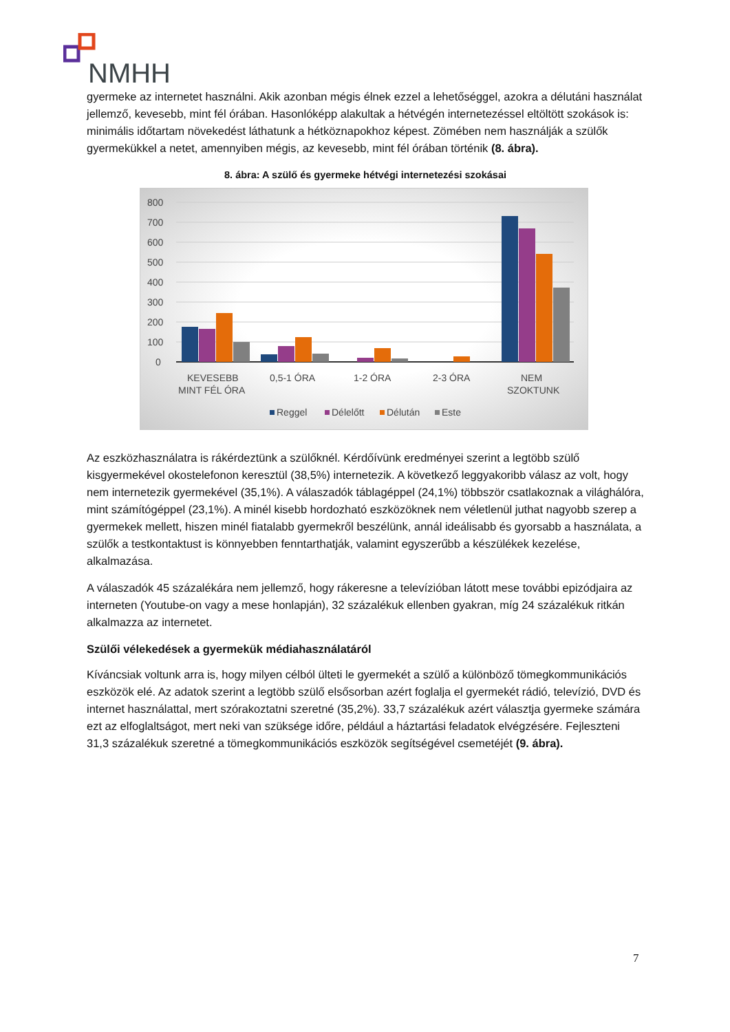NMHH
gyermeke az internetet használni. Akik azonban mégis élnek ezzel a lehetőséggel, azokra a délutáni használat jellemző, kevesebb, mint fél órában. Hasonlóképp alakultak a hétvégén internetezéssel eltöltött szokások is: minimális időtartam növekedést láthatunk a hétköznapokhoz képest. Zömében nem használják a szülők gyermekükkel a netet, amennyiben mégis, az kevesebb, mint fél órában történik (8. ábra).
8. ábra: A szülő és gyermeke hétvégi internetezési szokásai
800
700
600
500
400
300
200
100
0
KEVESEBB
MINT FÉL ÓRA
0,5-1 ÓRA
1-2 ÓRA
2-3 ÓRA
NEM
SZOKTUNK
Reggel
Délelőtt
Délután
Este
Az eszközhasználatra is rákérdeztünk a szülőknél. Kérdőívünk eredményei szerint a legtöbb szülő kisgyermekével okostelefonon keresztül (38,5%) internetezik. A következő leggyakoribb válasz az volt, hogy nem internetezik gyermekével (35,1%). A válaszadók táblagéppel (24,1%) többször csatlakoznak a világhálóra, mint számítógéppel (23,1%). A minél kisebb hordozható eszközöknek nem véletlenül juthat nagyobb szerep a gyermekek mellett, hiszen minél fiatalabb gyermekről beszélünk, annál ideálisabb és gyorsabb a használata, a szülők a testkontaktust is könnyebben fenntarthatják, valamint egyszerűbb a készülékek kezelése, alkalmazása.
A válaszadók 45 százalékára nem jellemző, hogy rákeresne a televízióban látott mese további epizódjaira az interneten (Youtube-on vagy a mese honlapján), 32 százalékuk ellenben gyakran, míg 24 százalékuk ritkán alkalmazza az internetet.
Szülői vélekedések a gyermekük médiahasználatáról
Kíváncsiak voltunk arra is, hogy milyen célból ülteti le gyermekét a szülő a különböző tömegkommunikációs eszközök elé. Az adatok szerint a legtöbb szülő elsősorban azért foglalja el gyermekét rádió, televízió, DVD és internet használattal, mert szórakoztatni szeretné (35,2%). 33,7 százalékuk azért választja gyermeke számára ezt az elfoglaltságot, mert neki van szüksége időre, például a háztartási feladatok elvégzésére. Fejleszteni 31,3 százalékuk szeretné a tömegkommunikációs eszközök segítségével csemetéjét (9. ábra).
7